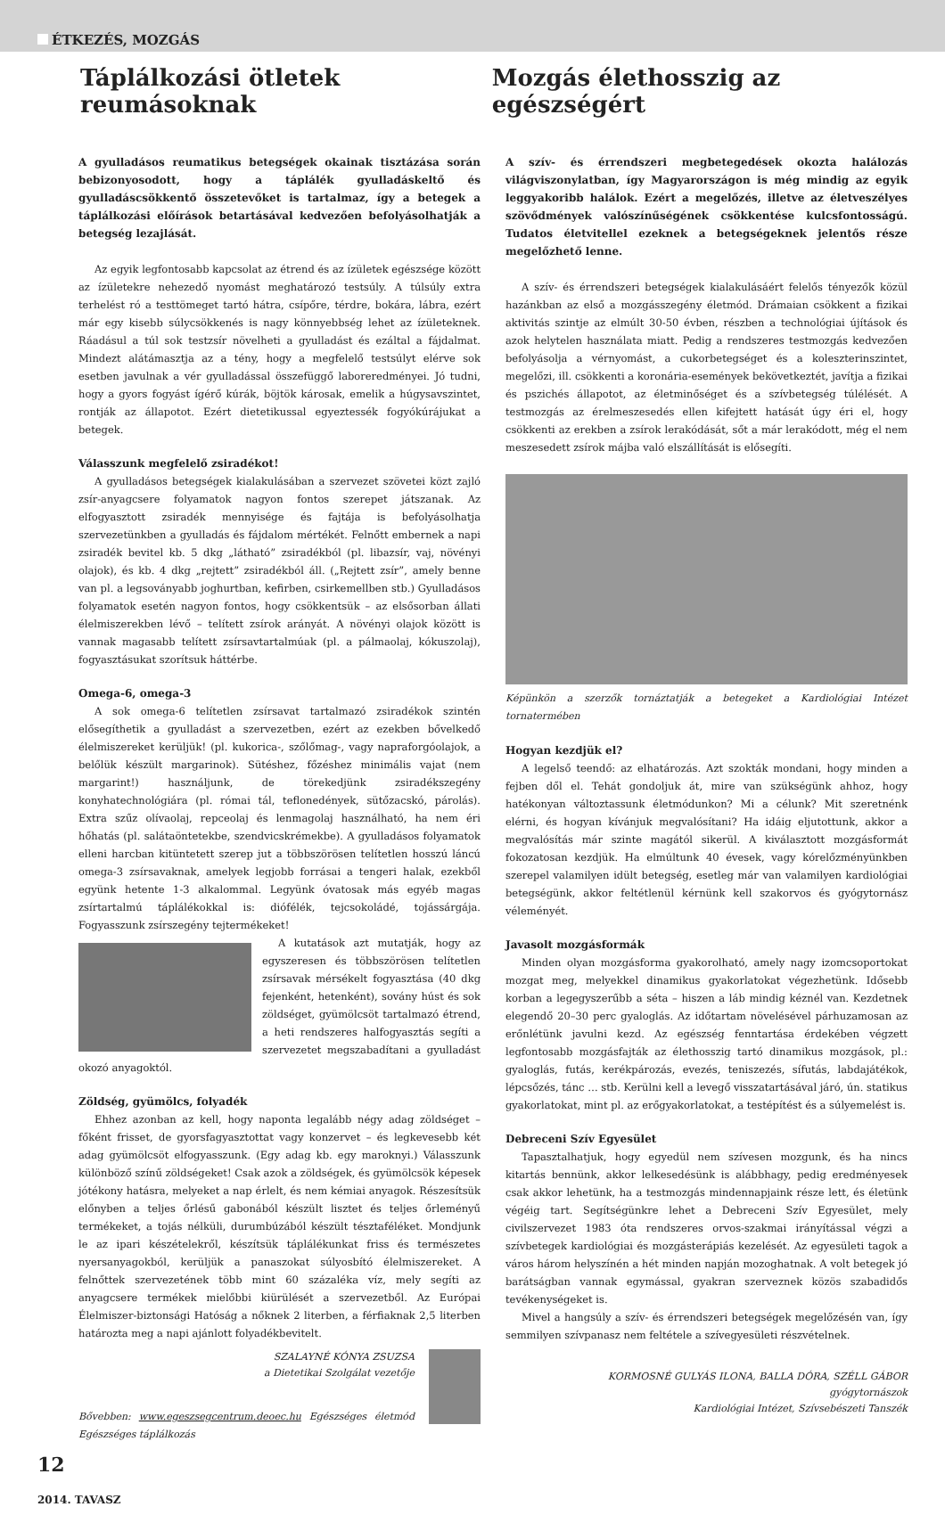ÉTKEZÉS, MOZGÁS
Táplálkozási ötletek reumásoknak
Mozgás élethosszig az egészségért
A gyulladásos reumatikus betegségek okainak tisztázása során bebizonyosodott, hogy a táplálék gyulladáskeltő és gyulladáscsökkentő összetevőket is tartalmaz, így a betegek a táplálkozási előírások betartásával kedvezően befolyásolhatják a betegség lezajlását.
Az egyik legfontosabb kapcsolat az étrend és az ízületek egészsége között az ízületekre nehezedő nyomást meghatározó testsúly. A túlsúly extra terhelést ró a testtömeget tartó hátra, csípőre, térdre, bokára, lábra, ezért már egy kisebb súlycsökkenés is nagy könnyebbség lehet az ízületeknek. Ráadásul a túl sok testzsír növelheti a gyulladást és ezáltal a fájdalmat. Mindezt alátámasztja az a tény, hogy a megfelelő testsúlyt elérve sok esetben javulnak a vér gyulladással összefüggő laboreredményei. Jó tudni, hogy a gyors fogyást ígérő kúrák, böjtök károsak, emelik a húgysavszintet, rontják az állapotot. Ezért dietetikussal egyeztessék fogyókúrájukat a betegek.
Válasszunk megfelelő zsiradékot!
A gyulladásos betegségek kialakulásában a szervezet szövetei közt zajló zsír-anyagcsere folyamatok nagyon fontos szerepet játszanak. Az elfogyasztott zsiradék mennyisége és fajtája is befolyásolhatja szervezetünkben a gyulladás és fájdalom mértékét. Felnőtt embernek a napi zsiradék bevitel kb. 5 dkg „látható” zsiradékból (pl. libazsír, vaj, növényi olajok), és kb. 4 dkg „rejtett” zsiradékból áll. („Rejtett zsír”, amely benne van pl. a legsoványabb joghurtban, kefirben, csirkemellben stb.) Gyulladásos folyamatok esetén nagyon fontos, hogy csökkentsük – az elsősorban állati élelmiszerekben lévő – telített zsírok arányát. A növényi olajok között is vannak magasabb telített zsírsavtartalmúak (pl. a pálmaolaj, kókuszolaj), fogyasztásukat szorítsuk háttérbe.
Omega-6, omega-3
A sok omega-6 telítetlen zsírsavat tartalmazó zsiradékok szintén elősegíthetik a gyulladást a szervezetben, ezért az ezekben bővelkedő élelmiszereket kerüljük! (pl. kukorica-, szőlőmag-, vagy napraforgóolajok, a belőlük készült margarinok). Sütéshez, főzéshez minimális vajat (nem margarint!) használjunk, de törekedjünk zsiradékszegény konyhatechnológiára (pl. római tál, teflonedények, sütőzacskó, párolás). Extra szűz olívaolaj, repceolaj és lenmagolaj használható, ha nem éri hőhatás (pl. salátaöntetekbe, szendvicskrémekbe). A gyulladásos folyamatok elleni harcban kitüntetett szerep jut a többszörösen telítetlen hosszú láncú omega-3 zsírsavaknak, amelyek legjobb forrásai a tengeri halak, ezekből együnk hetente 1-3 alkalommal. Legyünk óvatosak más egyéb magas zsírtartalmú táplálékokkal is: diófélék, tejcsokoládé, tojássárgája. Fogyasszunk zsírszegény tejtermékeket!
A kutatások azt mutatják, hogy az egyszeresen és többszörösen telítetlen zsírsavak mérsékelt fogyasztása (40 dkg fejenként, hetenként), sovány húst és sok zöldséget, gyümölcsöt tartalmazó étrend, a heti rendszeres halfogyasztás segíti a szervezetet megszabadítani a gyulladást okozó anyagoktól.
Zöldség, gyümölcs, folyadék
Ehhez azonban az kell, hogy naponta legalább négy adag zöldséget – főként frisset, de gyorsfagyasztottat vagy konzervet – és legkevesebb két adag gyümölcsöt elfogyasszunk. (Egy adag kb. egy maroknyi.) Válasszunk különböző színű zöldségeket! Csak azok a zöldségek, és gyümölcsök képesek jótékony hatásra, melyeket a nap érlelt, és nem kémiai anyagok. Részesítsük előnyben a teljes őrlésű gabonából készült lisztet és teljes őrleményű termékeket, a tojás nélküli, durumbúzából készült tésztaféléket. Mondjunk le az ipari készételekről, készítsük táplálékunkat friss és természetes nyersanyagokból, kerüljük a panaszokat súlyosbító élelmiszereket. A felnőttek szervezetének több mint 60 százaléka víz, mely segíti az anyagcsere termékek mielőbbi kiürülését a szervezetből. Az Európai Élelmiszer-biztonsági Hatóság a nőknek 2 literben, a férfiaknak 2,5 literben határozta meg a napi ajánlott folyadékbevitelt.
SZALAYNÉ KÓNYA ZSUZSA
a Dietetikai Szolgálat vezetője
Bővebben: www.egeszsegcentrum.deoec.hu Egészséges életmód Egészséges táplálkozás
A szív- és érrendszeri megbetegedések okozta halálozás világviszonylatban, így Magyarországon is még mindig az egyik leggyakoribb halálok. Ezért a megelőzés, illetve az életveszélyes szövődmények valószínűségének csökkentése kulcsfontosságú. Tudatos életvitellel ezeknek a betegségeknek jelentős része megelőzhető lenne.
A szív- és érrendszeri betegségek kialakulásáért felelős tényezők közül hazánkban az első a mozgásszegény életmód. Drámaian csökkent a fizikai aktivitás szintje az elmúlt 30-50 évben, részben a technológiai újítások és azok helytelen használata miatt. Pedig a rendszeres testmozgás kedvezően befolyásolja a vérnyomást, a cukorbetegséget és a koleszterinszintet, megelőzi, ill. csökkenti a koronária-események bekövetkeztét, javítja a fizikai és pszichés állapotot, az életminőséget és a szívbetegség túlélését. A testmozgás az érelmeszesedés ellen kifejtett hatását úgy éri el, hogy csökkenti az erekben a zsírok lerakódását, sőt a már lerakódott, még el nem meszesedett zsírok májba való elszállítását is elősegíti.
Képünkön a szerzők tornáztatják a betegeket a Kardiológiai Intézet tornatermében
Hogyan kezdjük el?
A legelső teendő: az elhatározás. Azt szokták mondani, hogy minden a fejben dől el. Tehát gondoljuk át, mire van szükségünk ahhoz, hogy hatékonyan változtassunk életmódunkon? Mi a célunk? Mit szeretnénk elérni, és hogyan kívánjuk megvalósítani? Ha idáig eljutottunk, akkor a megvalósítás már szinte magától sikerül. A kiválasztott mozgásformát fokozatosan kezdjük. Ha elmúltunk 40 évesek, vagy kórelőzményünkben szerepel valamilyen idült betegség, esetleg már van valamilyen kardiológiai betegségünk, akkor feltétlenül kérnünk kell szakorvos és gyógytornász véleményét.
Javasolt mozgásformák
Minden olyan mozgásforma gyakorolható, amely nagy izomcsoportokat mozgat meg, melyekkel dinamikus gyakorlatokat végezhetünk. Idősebb korban a legegyszerűbb a séta – hiszen a láb mindig kéznél van. Kezdetnek elegendő 20–30 perc gyaloglás. Az időtartam növelésével párhuzamosan az erőnlétünk javulni kezd. Az egészség fenntartása érdekében végzett legfontosabb mozgásfajták az élethosszig tartó dinamikus mozgások, pl.: gyaloglás, futás, kerékpározás, evezés, teniszezés, sífutás, labdajátékok, lépcsőzés, tánc … stb. Kerülni kell a levegő visszatartásával járó, ún. statikus gyakorlatokat, mint pl. az erőgyakorlatokat, a testépítést és a súlyemelést is.
Debreceni Szív Egyesület
Tapasztalhatjuk, hogy egyedül nem szívesen mozgunk, és ha nincs kitartás bennünk, akkor lelkesedésünk is alábbhagy, pedig eredményesek csak akkor lehetünk, ha a testmozgás mindennapjaink része lett, és életünk végéig tart. Segítségünkre lehet a Debreceni Szív Egyesület, mely civilszervezet 1983 óta rendszeres orvos-szakmai irányítással végzi a szívbetegek kardiológiai és mozgásterápiás kezelését. Az egyesületi tagok a város három helyszínén a hét minden napján mozoghatnak. A volt betegek jó barátságban vannak egymással, gyakran szerveznek közös szabadidős tevékenységeket is.
Mivel a hangsúly a szív- és érrendszeri betegségek megelőzésén van, így semmilyen szívpanasz nem feltétele a szívegyesületi részvételnek.
KORMOSNÉ GULYÁS ILONA, BALLA DÓRA, SZÉLL GÁBOR
gyógytornászok
Kardiológiai Intézet, Szívsebészeti Tanszék
12
2014. TAVASZ